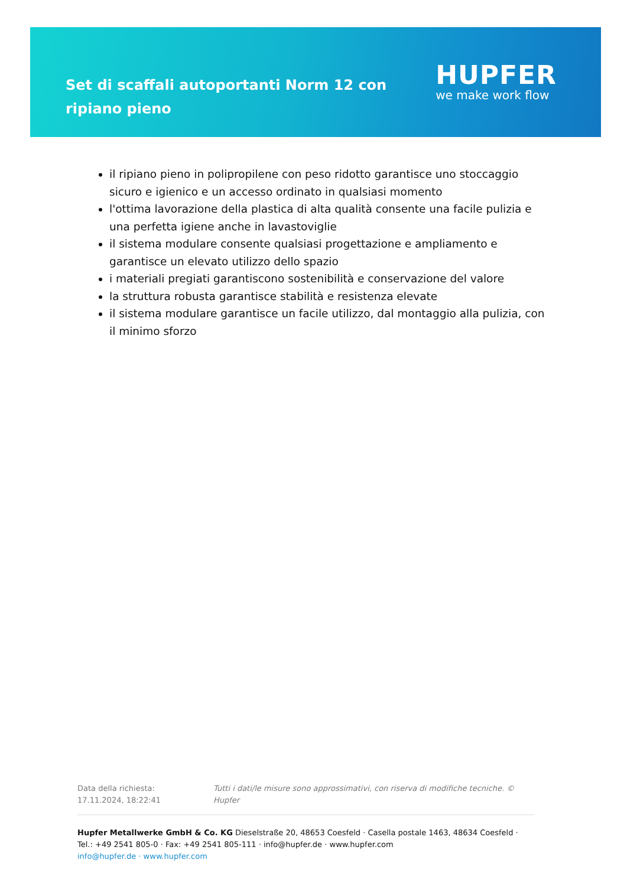Set di scaffali autoportanti Norm 12 con ripiano pieno
HUPFER
we make work flow
il ripiano pieno in polipropilene con peso ridotto garantisce uno stoccaggio sicuro e igienico e un accesso ordinato in qualsiasi momento
l'ottima lavorazione della plastica di alta qualità consente una facile pulizia e una perfetta igiene anche in lavastoviglie
il sistema modulare consente qualsiasi progettazione e ampliamento e garantisce un elevato utilizzo dello spazio
i materiali pregiati garantiscono sostenibilità e conservazione del valore
la struttura robusta garantisce stabilità e resistenza elevate
il sistema modulare garantisce un facile utilizzo, dal montaggio alla pulizia, con il minimo sforzo
Data della richiesta: 17.11.2024, 18:22:41 Tutti i dati/le misure sono approssimativi, con riserva di modifiche tecniche. © Hupfer
Hupfer Metallwerke GmbH & Co. KG Dieselstraße 20, 48653 Coesfeld · Casella postale 1463, 48634 Coesfeld · Tel.: +49 2541 805-0 · Fax: +49 2541 805-111 · info@hupfer.de · www.hupfer.com
info@hupfer.de · www.hupfer.com